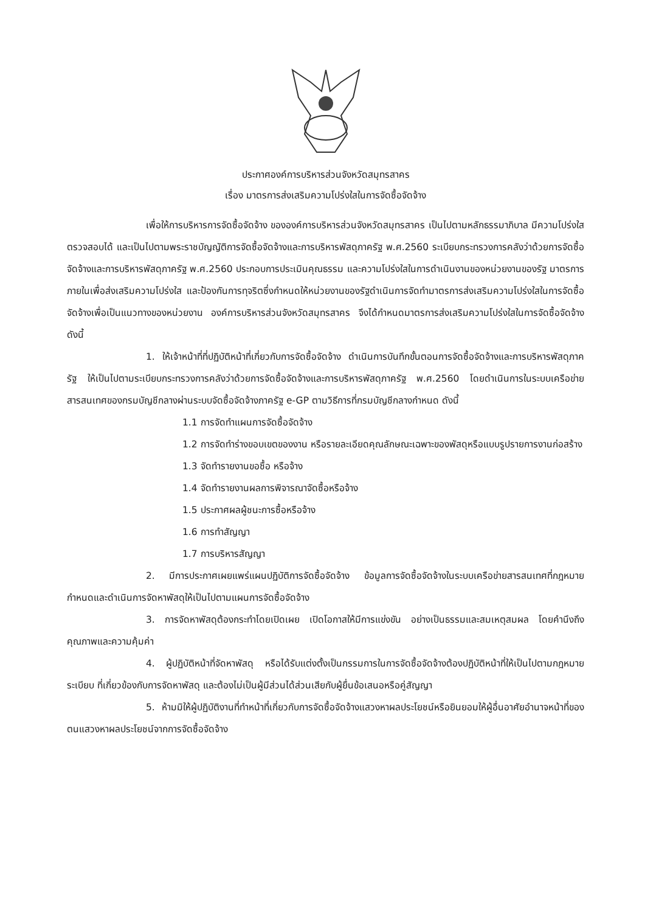ประกาศองค์การบริหารส่วนจังหวัดสมุทรสาคร
เรื่อง มาตรการส่งเสริมความโปร่งใสในการจัดซื้อจัดจ้าง
เพื่อให้การบริหารการจัดซื้อจัดจ้าง ขององค์การบริหารส่วนจังหวัดสมุทรสาคร เป็นไปตามหลักธรรมาภิบาล มีความโปร่งใส ตรวจสอบได้ และเป็นไปตามพระราชบัญญัติการจัดซื้อจัดจ้างและการบริหารพัสดุภาครัฐ พ.ศ.2560 ระเบียบกระทรวงการคลังว่าด้วยการจัดซื้อจัดจ้างและการบริหารพัสดุภาครัฐ พ.ศ.2560 ประกอบการประเมินคุณธรรม และความโปร่งใสในการดำเนินงานของหน่วยงานของรัฐ มาตรการภายในเพื่อส่งเสริมความโปร่งใส และป้องกันการทุจริตซึ่งกำหนดให้หน่วยงานของรัฐดำเนินการจัดทำมาตรการส่งเสริมความโปร่งใสในการจัดซื้อจัดจ้างเพื่อเป็นแนวทางของหน่วยงาน องค์การบริหารส่วนจังหวัดสมุทรสาคร จึงได้กำหนดมาตรการส่งเสริมความโปร่งใสในการจัดซื้อจัดจ้าง ดังนี้
1. ให้เจ้าหน้าที่ที่ปฏิบัติหน้าที่เกี่ยวกับการจัดซื้อจัดจ้าง ดำเนินการบันทึกขั้นตอนการจัดซื้อจัดจ้างและการบริหารพัสดุภาครัฐ ให้เป็นไปตามระเบียบกระทรวงการคลังว่าด้วยการจัดซื้อจัดจ้างและการบริหารพัสดุภาครัฐ พ.ศ.2560 โดยดำเนินการในระบบเครือข่ายสารสนเทศของกรมบัญชีกลางผ่านระบบจัดซื้อจัดจ้างภาครัฐ e-GP ตามวิธีการที่กรมบัญชีกลางกำหนด ดังนี้
1.1 การจัดทำแผนการจัดซื้อจัดจ้าง
1.2 การจัดทำร่างขอบเขตของงาน หรือรายละเอียดคุณลักษณะเฉพาะของพัสดุหรือแบบรูปรายการงานก่อสร้าง
1.3 จัดทำรายงานขอซื้อ หรือจ้าง
1.4 จัดทำรายงานผลการพิจารณาจัดซื้อหรือจ้าง
1.5 ประกาศผลผู้ชนะการซื้อหรือจ้าง
1.6 การทำสัญญา
1.7 การบริหารสัญญา
2. มีการประกาศเผยแพร่แผนปฏิบัติการจัดซื้อจัดจ้าง ข้อมูลการจัดซื้อจัดจ้างในระบบเครือข่ายสารสนเทศที่กฎหมายกำหนดและดำเนินการจัดหาพัสดุให้เป็นไปตามแผนการจัดซื้อจัดจ้าง
3. การจัดหาพัสดุต้องกระทำโดยเปิดเผย เปิดโอกาสให้มีการแข่งขัน อย่างเป็นธรรมและสมเหตุสมผล โดยคำนึงถึงคุณภาพและความคุ้มค่า
4. ผู้ปฏิบัติหน้าที่จัดหาพัสดุ หรือได้รับแต่งตั้งเป็นกรรมการในการจัดซื้อจัดจ้างต้องปฏิบัติหน้าที่ให้เป็นไปตามกฎหมาย ระเบียบ ที่เกี่ยวข้องกับการจัดหาพัสดุ และต้องไม่เป็นผู้มีส่วนได้ส่วนเสียกับผู้ยื่นข้อเสนอหรือคู่สัญญา
5. ห้ามมิให้ผู้ปฏิบัติงานที่ทำหน้าที่เกี่ยวกับการจัดซื้อจัดจ้างแสวงหาผลประโยชน์หรือยินยอมให้ผู้อื่นอาศัยอำนาจหน้าที่ของตนแสวงหาผลประโยชน์จากการจัดซื้อจัดจ้าง